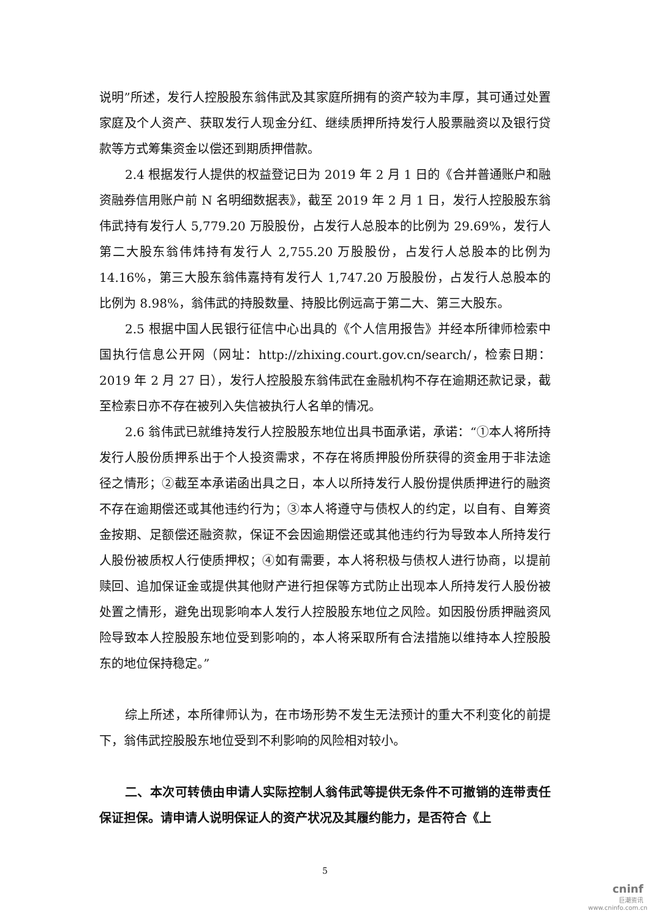说明”所述，发行人控股股东翁伟武及其家庭所拥有的资产较为丰厚，其可通过处置家庭及个人资产、获取发行人现金分红、继续质押所持发行人股票融资以及银行贷款等方式筹集资金以偿还到期质押借款。
2.4 根据发行人提供的权益登记日为 2019 年 2 月 1 日的《合并普通账户和融资融券信用账户前 N 名明细数据表》，截至 2019 年 2 月 1 日，发行人控股股东翁伟武持有发行人 5,779.20 万股股份，占发行人总股本的比例为 29.69%，发行人第二大股东翁伟炜持有发行人 2,755.20 万股股份，占发行人总股本的比例为 14.16%，第三大股东翁伟嘉持有发行人 1,747.20 万股股份，占发行人总股本的比例为 8.98%，翁伟武的持股数量、持股比例远高于第二大、第三大股东。
2.5 根据中国人民银行征信中心出具的《个人信用报告》并经本所律师检索中国执行信息公开网（网址：http://zhixing.court.gov.cn/search/，检索日期：2019 年 2 月 27 日），发行人控股股东翁伟武在金融机构不存在逾期还款记录，截至检索日亦不存在被列入失信被执行人名单的情况。
2.6 翁伟武已就维持发行人控股股东地位出具书面承诺，承诺：“①本人将所持发行人股份质押系出于个人投资需求，不存在将质押股份所获得的资金用于非法途径之情形；②截至本承诺函出具之日，本人以所持发行人股份提供质押进行的融资不存在逾期偿还或其他违约行为；③本人将遵守与债权人的约定，以自有、自筹资金按期、足额偿还融资款，保证不会因逾期偿还或其他违约行为导致本人所持发行人股份被质权人行使质押权；④如有需要，本人将积极与债权人进行协商，以提前赎回、追加保证金或提供其他财产进行担保等方式防止出现本人所持发行人股份被处置之情形，避免出现影响本人发行人控股股东地位之风险。如因股份质押融资风险导致本人控股股东地位受到影响的，本人将采取所有合法措施以维持本人控股股东的地位保持稳定。”
综上所述，本所律师认为，在市场形势不发生无法预计的重大不利变化的前提下，翁伟武控股股东地位受到不利影响的风险相对较小。
二、本次可转债由申请人实际控制人翁伟武等提供无条件不可撤销的连带责任保证担保。请申请人说明保证人的资产状况及其履约能力，是否符合《上
5
cninf
巨潮资讯
www.cninfo.com.cn